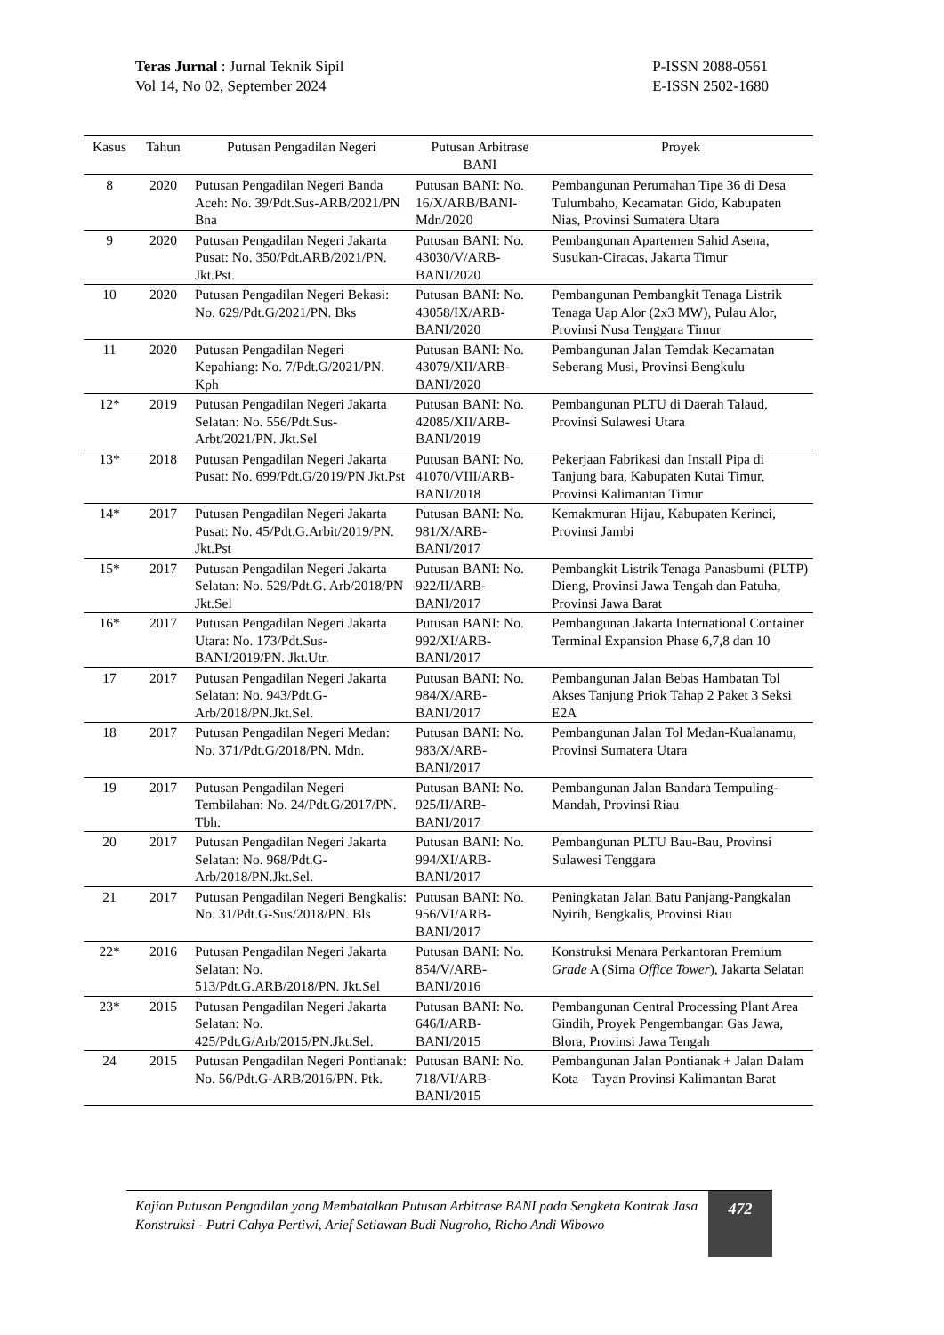Teras Jurnal : Jurnal Teknik Sipil
Vol 14, No 02, September 2024
P-ISSN 2088-0561
E-ISSN 2502-1680
| Kasus | Tahun | Putusan Pengadilan Negeri | Putusan Arbitrase BANI | Proyek |
| --- | --- | --- | --- | --- |
| 8 | 2020 | Putusan Pengadilan Negeri Banda Aceh: No. 39/Pdt.Sus-ARB/2021/PN Bna | Putusan BANI: No. 16/X/ARB/BANI-Mdn/2020 | Pembangunan Perumahan Tipe 36 di Desa Tulumbaho, Kecamatan Gido, Kabupaten Nias, Provinsi Sumatera Utara |
| 9 | 2020 | Putusan Pengadilan Negeri Jakarta Pusat: No. 350/Pdt.ARB/2021/PN. Jkt.Pst. | Putusan BANI: No. 43030/V/ARB-BANI/2020 | Pembangunan Apartemen Sahid Asena, Susukan-Ciracas, Jakarta Timur |
| 10 | 2020 | Putusan Pengadilan Negeri Bekasi: No. 629/Pdt.G/2021/PN. Bks | Putusan BANI: No. 43058/IX/ARB-BANI/2020 | Pembangunan Pembangkit Tenaga Listrik Tenaga Uap Alor (2x3 MW), Pulau Alor, Provinsi Nusa Tenggara Timur |
| 11 | 2020 | Putusan Pengadilan Negeri Kepahiang: No. 7/Pdt.G/2021/PN. Kph | Putusan BANI: No. 43079/XII/ARB-BANI/2020 | Pembangunan Jalan Temdak Kecamatan Seberang Musi, Provinsi Bengkulu |
| 12* | 2019 | Putusan Pengadilan Negeri Jakarta Selatan: No. 556/Pdt.Sus-Arbt/2021/PN. Jkt.Sel | Putusan BANI: No. 42085/XII/ARB-BANI/2019 | Pembangunan PLTU di Daerah Talaud, Provinsi Sulawesi Utara |
| 13* | 2018 | Putusan Pengadilan Negeri Jakarta Pusat: No. 699/Pdt.G/2019/PN Jkt.Pst | Putusan BANI: No. 41070/VIII/ARB-BANI/2018 | Pekerjaan Fabrikasi dan Install Pipa di Tanjung bara, Kabupaten Kutai Timur, Provinsi Kalimantan Timur |
| 14* | 2017 | Putusan Pengadilan Negeri Jakarta Pusat: No. 45/Pdt.G.Arbit/2019/PN. Jkt.Pst | Putusan BANI: No. 981/X/ARB-BANI/2017 | Kemakmuran Hijau, Kabupaten Kerinci, Provinsi Jambi |
| 15* | 2017 | Putusan Pengadilan Negeri Jakarta Selatan: No. 529/Pdt.G. Arb/2018/PN Jkt.Sel | Putusan BANI: No. 922/II/ARB-BANI/2017 | Pembangkit Listrik Tenaga Panasbumi (PLTP) Dieng, Provinsi Jawa Tengah dan Patuha, Provinsi Jawa Barat |
| 16* | 2017 | Putusan Pengadilan Negeri Jakarta Utara: No. 173/Pdt.Sus-BANI/2019/PN. Jkt.Utr. | Putusan BANI: No. 992/XI/ARB-BANI/2017 | Pembangunan Jakarta International Container Terminal Expansion Phase 6,7,8 dan 10 |
| 17 | 2017 | Putusan Pengadilan Negeri Jakarta Selatan: No. 943/Pdt.G-Arb/2018/PN.Jkt.Sel. | Putusan BANI: No. 984/X/ARB-BANI/2017 | Pembangunan Jalan Bebas Hambatan Tol Akses Tanjung Priok Tahap 2 Paket 3 Seksi E2A |
| 18 | 2017 | Putusan Pengadilan Negeri Medan: No. 371/Pdt.G/2018/PN. Mdn. | Putusan BANI: No. 983/X/ARB-BANI/2017 | Pembangunan Jalan Tol Medan-Kualanamu, Provinsi Sumatera Utara |
| 19 | 2017 | Putusan Pengadilan Negeri Tembilahan: No. 24/Pdt.G/2017/PN. Tbh. | Putusan BANI: No. 925/II/ARB-BANI/2017 | Pembangunan Jalan Bandara Tempuling-Mandah, Provinsi Riau |
| 20 | 2017 | Putusan Pengadilan Negeri Jakarta Selatan: No. 968/Pdt.G-Arb/2018/PN.Jkt.Sel. | Putusan BANI: No. 994/XI/ARB-BANI/2017 | Pembangunan PLTU Bau-Bau, Provinsi Sulawesi Tenggara |
| 21 | 2017 | Putusan Pengadilan Negeri Bengkalis: No. 31/Pdt.G-Sus/2018/PN. Bls | Putusan BANI: No. 956/VI/ARB-BANI/2017 | Peningkatan Jalan Batu Panjang-Pangkalan Nyirih, Bengkalis, Provinsi Riau |
| 22* | 2016 | Putusan Pengadilan Negeri Jakarta Selatan: No. 513/Pdt.G.ARB/2018/PN. Jkt.Sel | Putusan BANI: No. 854/V/ARB-BANI/2016 | Konstruksi Menara Perkantoran Premium Grade A (Sima Office Tower ), Jakarta Selatan |
| 23* | 2015 | Putusan Pengadilan Negeri Jakarta Selatan: No. 425/Pdt.G/Arb/2015/PN.Jkt.Sel. | Putusan BANI: No. 646/I/ARB-BANI/2015 | Pembangunan Central Processing Plant Area Gindih, Proyek Pengembangan Gas Jawa, Blora, Provinsi Jawa Tengah |
| 24 | 2015 | Putusan Pengadilan Negeri Pontianak: No. 56/Pdt.G-ARB/2016/PN. Ptk. | Putusan BANI: No. 718/VI/ARB-BANI/2015 | Pembangunan Jalan Pontianak + Jalan Dalam Kota – Tayan Provinsi Kalimantan Barat |
Kajian Putusan Pengadilan yang Membatalkan Putusan Arbitrase BANI pada Sengketa Kontrak Jasa Konstruksi - Putri Cahya Pertiwi, Arief Setiawan Budi Nugroho, Richo Andi Wibowo
472